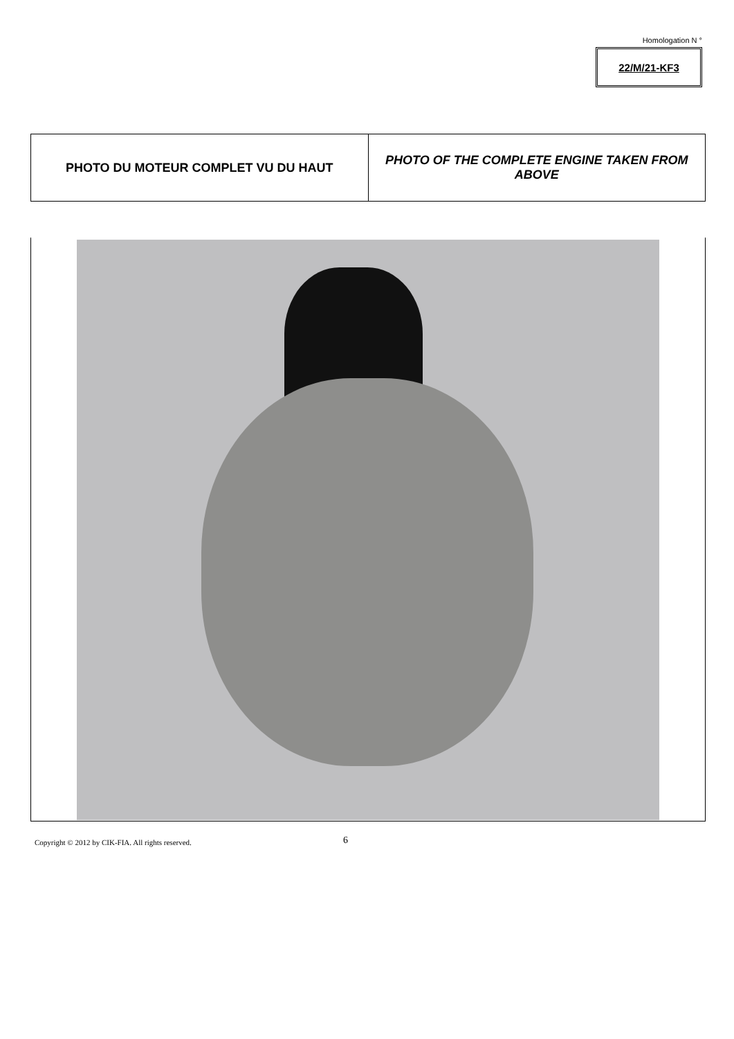Homologation N °
22/M/21-KF3
| PHOTO DU MOTEUR COMPLET VU DU HAUT | PHOTO OF THE COMPLETE ENGINE TAKEN FROM ABOVE |
Copyright © 2012 by CIK-FIA. All rights reserved.
6